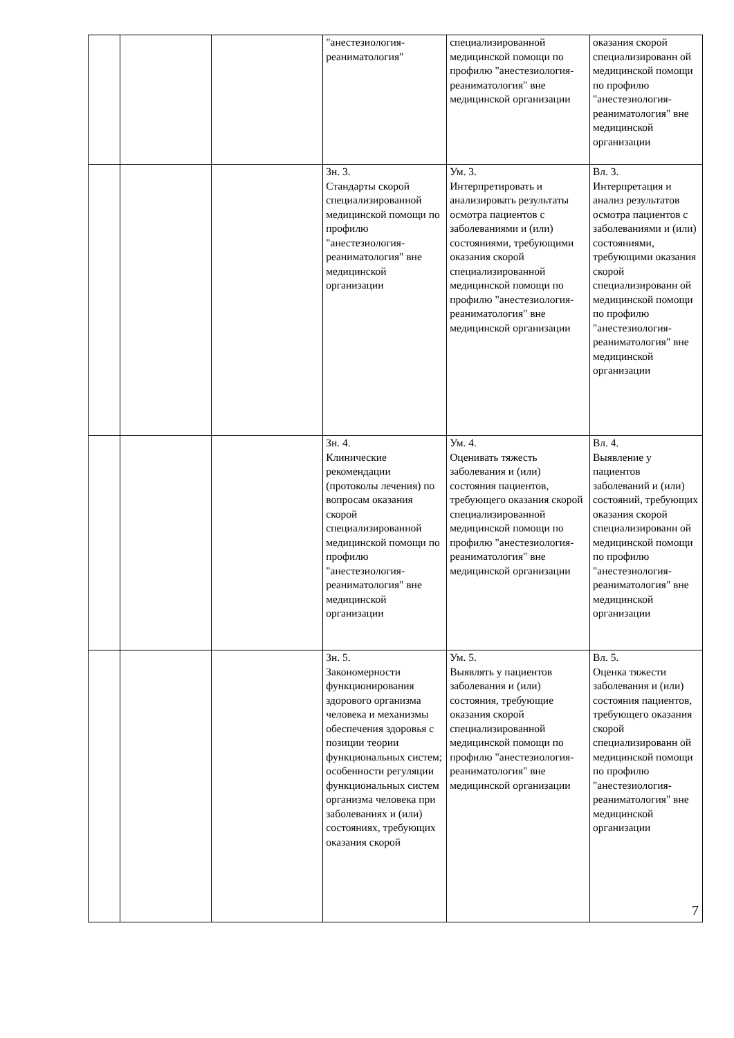| | | | "анестезиология-реаниматология" | специализированной медицинской помощи по профилю "анестезиология-реаниматология" вне медицинской организации | оказания скорой специализированн ой медицинской помощи по профилю "анестезиология-реаниматология" вне медицинской организации |
| | | | Зн. 3. Стандарты скорой специализированной медицинской помощи по профилю "анестезиология-реаниматология" вне медицинской организации | Ум. 3. Интерпретировать и анализировать результаты осмотра пациентов с заболеваниями и (или) состояниями, требующими оказания скорой специализированной медицинской помощи по профилю "анестезиология-реаниматология" вне медицинской организации | Вл. 3. Интерпретация и анализ результатов осмотра пациентов с заболеваниями и (или) состояниями, требующими оказания скорой специализированн ой медицинской помощи по профилю "анестезиология-реаниматология" вне медицинской организации |
| | | | Зн. 4. Клинические рекомендации (протоколы лечения) по вопросам оказания скорой специализированной медицинской помощи по профилю "анестезиология-реаниматология" вне медицинской организации | Ум. 4. Оценивать тяжесть заболевания и (или) состояния пациентов, требующего оказания скорой специализированной медицинской помощи по профилю "анестезиология-реаниматология" вне медицинской организации | Вл. 4. Выявление у пациентов заболеваний и (или) состояний, требующих оказания скорой специализированн ой медицинской помощи по профилю "анестезиология-реаниматология" вне медицинской организации |
| | | | Зн. 5. Закономерности функционирования здорового организма человека и механизмы обеспечения здоровья с позиции теории функциональных систем; особенности регуляции функциональных систем организма человека при заболеваниях и (или) состояниях, требующих оказания скорой | Ум. 5. Выявлять у пациентов заболевания и (или) состояния, требующие оказания скорой специализированной медицинской помощи по профилю "анестезиология-реаниматология" вне медицинской организации | Вл. 5. Оценка тяжести заболевания и (или) состояния пациентов, требующего оказания скорой специализированн ой медицинской помощи по профилю "анестезиология-реаниматология" вне медицинской организации |
7